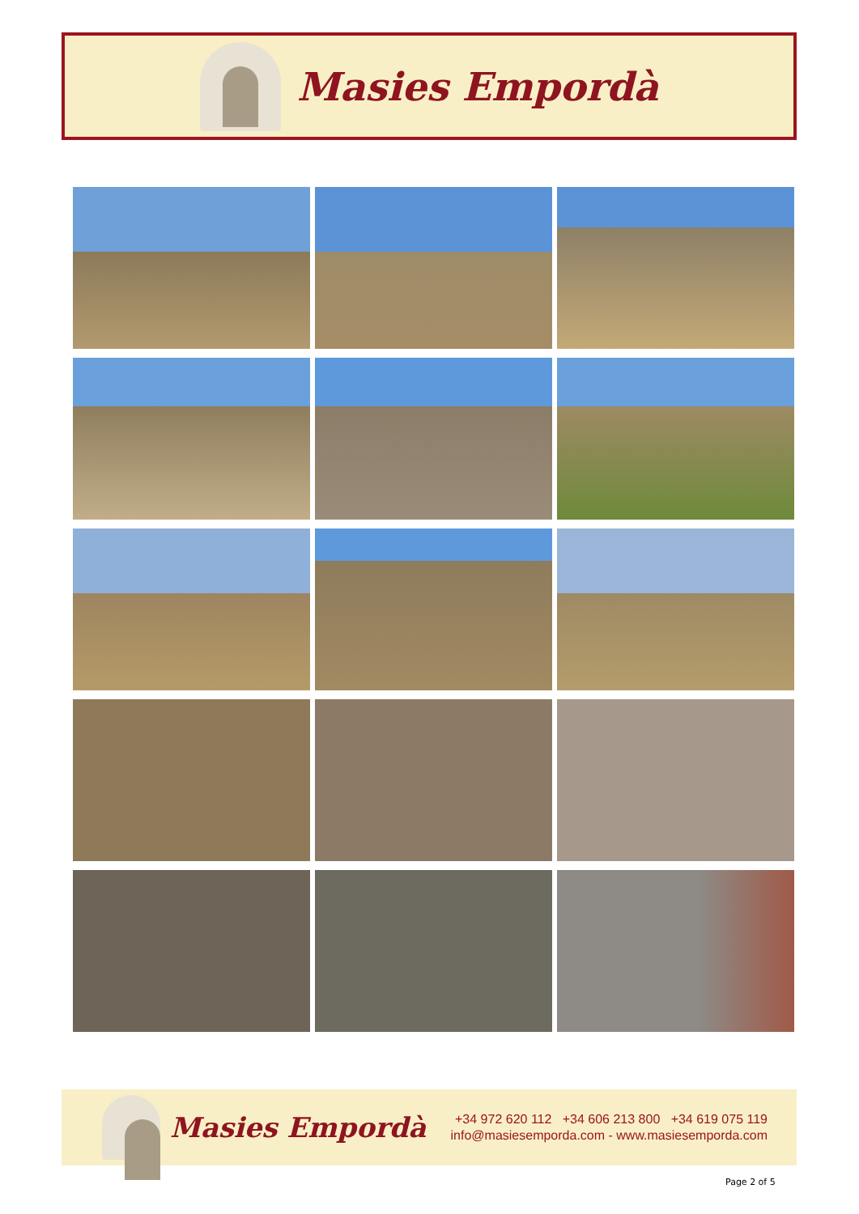Masies Empordà
Masies Empordà
+34 972 620 112 +34 606 213 800 +34 619 075 119
info@masiesemporda.com - www.masiesemporda.com
Page 2 of 5